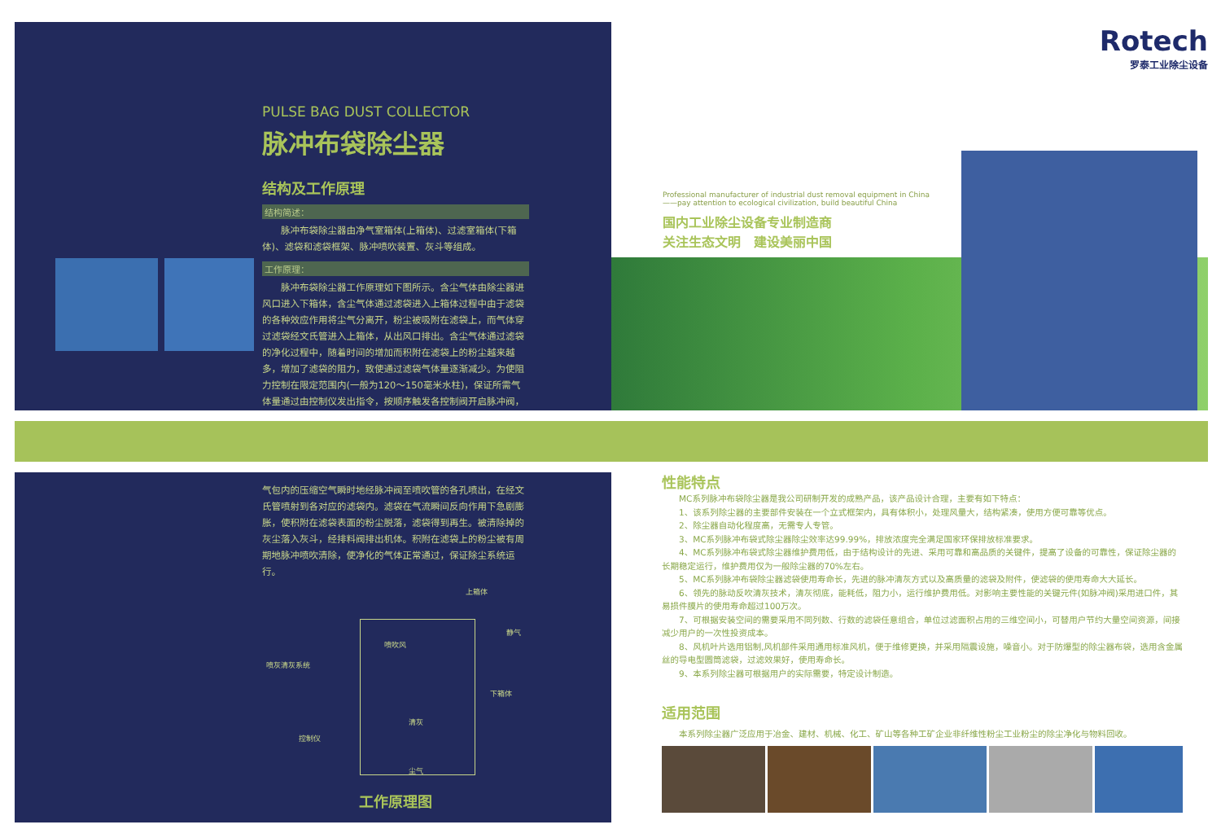PULSE BAG DUST COLLECTOR
脉冲布袋除尘器
结构及工作原理
结构简述：
　　脉冲布袋除尘器由净气室箱体(上箱体)、过滤室箱体(下箱体)、滤袋和滤袋框架、脉冲喷吹装置、灰斗等组成。
工作原理：
　　脉冲布袋除尘器工作原理如下图所示。含尘气体由除尘器进风口进入下箱体，含尘气体通过滤袋进入上箱体过程中由于滤袋的各种效应作用将尘气分离开，粉尘被吸附在滤袋上，而气体穿过滤袋经文氏管进入上箱体，从出风口排出。含尘气体通过滤袋的净化过程中，随着时间的增加而积附在滤袋上的粉尘越来越多，增加了滤袋的阻力，致使通过滤袋气体量逐渐减少。为使阻力控制在限定范围内(一般为120～150毫米水柱)，保证所需气体量通过由控制仪发出指令，按顺序触发各控制阀开启脉冲阀，
Rotech
罗泰工业除尘设备
Professional manufacturer of industrial dust removal equipment in China
——pay attention to ecological civilization, build beautiful China
国内工业除尘设备专业制造商
关注生态文明　建设美丽中国
气包内的压缩空气瞬时地经脉冲阀至喷吹管的各孔喷出，在经文氏管喷射到各对应的滤袋内。滤袋在气流瞬间反向作用下急剧膨胀，使积附在滤袋表面的粉尘脱落，滤袋得到再生。被清除掉的灰尘落入灰斗，经排料阀排出机体。积附在滤袋上的粉尘被有周期地脉冲喷吹清除，使净化的气体正常通过，保证除尘系统运行。
上箱体
静气
喷吹风
喷灰清灰系统
下箱体
清灰
控制仪
尘气
工作原理图
性能特点
　　MC系列脉冲布袋除尘器是我公司研制开发的成熟产品，该产品设计合理，主要有如下特点：
　　1、该系列除尘器的主要部件安装在一个立式框架内，具有体积小，处理风量大，结构紧凑，使用方便可靠等优点。
　　2、除尘器自动化程度高，无需专人专管。
　　3、MC系列脉冲布袋式除尘器除尘效率达99.99%，排放浓度完全满足国家环保排放标准要求。
　　4、MC系列脉冲布袋式除尘器维护费用低，由于结构设计的先进、采用可靠和高品质的关键件，提高了设备的可靠性，保证除尘器的长期稳定运行，维护费用仅为一般除尘器的70%左右。
　　5、MC系列脉冲布袋除尘器滤袋使用寿命长，先进的脉冲清灰方式以及高质量的滤袋及附件，使滤袋的使用寿命大大延长。
　　6、领先的脉动反吹清灰技术，清灰彻底，能耗低，阻力小，运行维护费用低。对影响主要性能的关键元件(如脉冲阀)采用进口件，其易损件膜片的使用寿命超过100万次。
　　7、可根据安装空间的需要采用不同列数、行数的滤袋任意组合，单位过滤面积占用的三维空间小，可替用户节约大量空间资源，间接减少用户的一次性投资成本。
　　8、风机叶片选用铝制,风机部件采用通用标准风机，便于维修更换，并采用隔震设施，噪音小。对于防爆型的除尘器布袋，选用含金属丝的导电型圆筒滤袋，过滤效果好，使用寿命长。
　　9、本系列除尘器可根据用户的实际需要，特定设计制造。
适用范围
　　本系列除尘器广泛应用于冶金、建材、机械、化工、矿山等各种工矿企业非纤维性粉尘工业粉尘的除尘净化与物料回收。